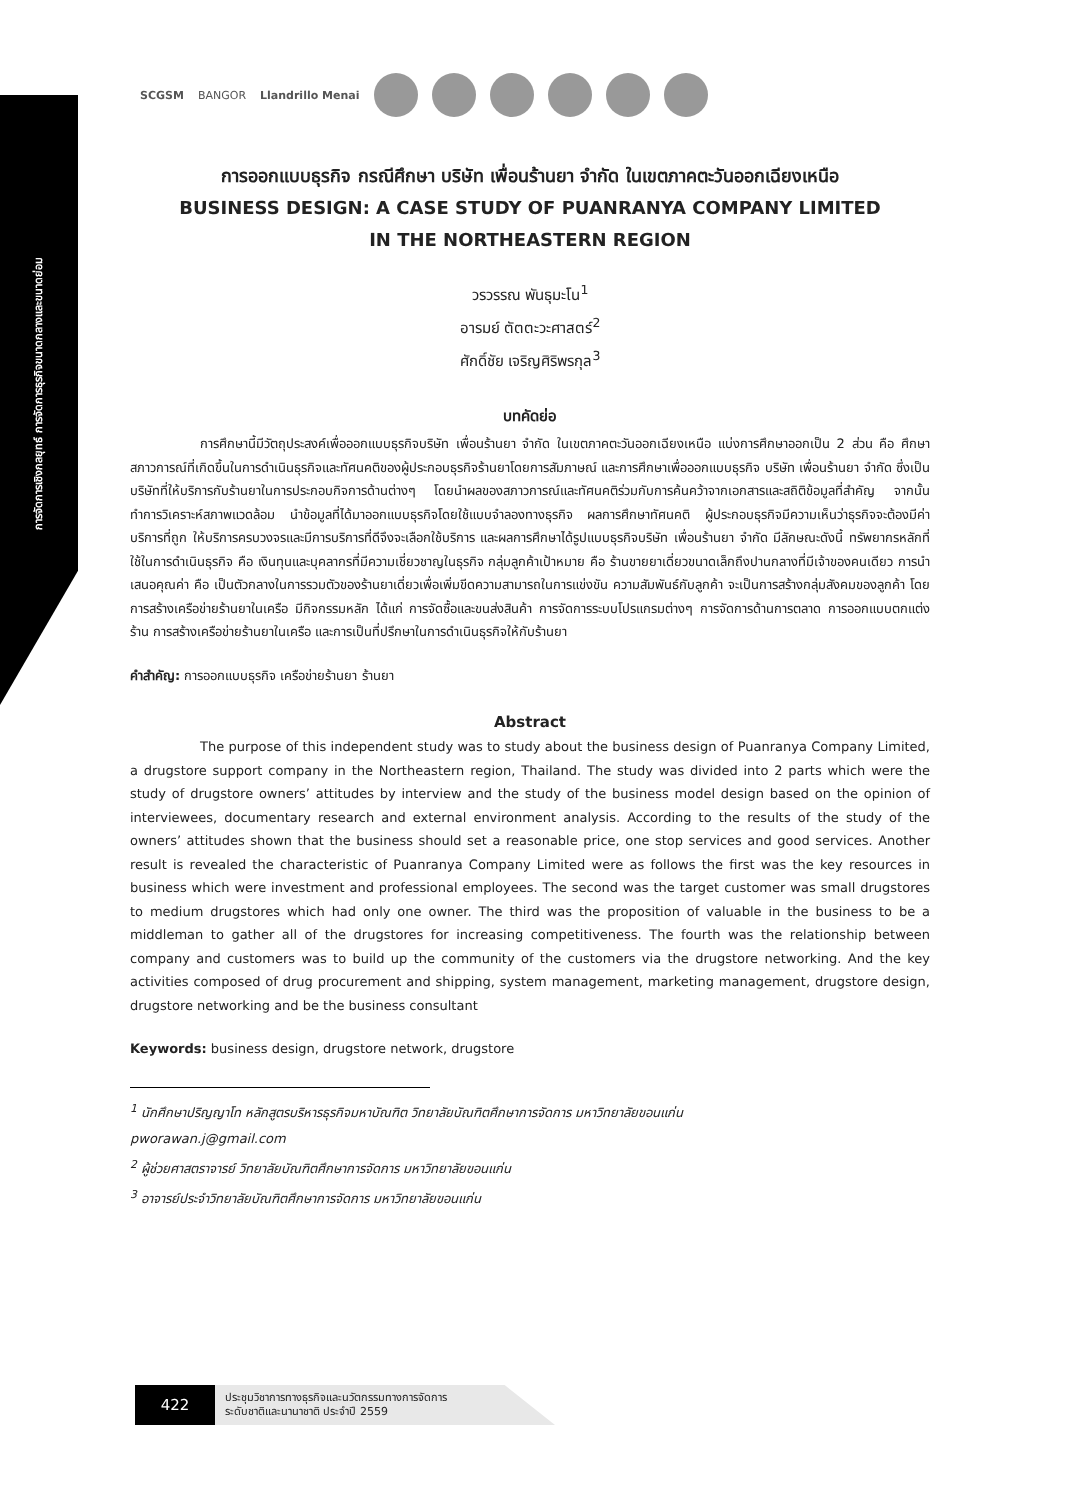การจัดการเชิงกลยุทธ์ การจัดการธุรกิจขนาดกลางและขนาดย่อม
SCGSM BANGOR Llandrillo Menai
การออกแบบธุรกิจ กรณีศึกษา บริษัท เพื่อนร้านยา จำกัด ในเขตภาคตะวันออกเฉียงเหนือ
BUSINESS DESIGN: A CASE STUDY OF PUANRANYA COMPANY LIMITED
IN THE NORTHEASTERN REGION
วรวรรณ พันธุมะโน<sup>1</sup>
อารมย์ ตัตตะวะศาสตร์<sup>2</sup>
ศักดิ์ชัย เจริญศิริพรกุล<sup>3</sup>
บทคัดย่อ
การศึกษานี้มีวัตถุประสงค์เพื่อออกแบบธุรกิจบริษัท เพื่อนร้านยา จำกัด ในเขตภาคตะวันออกเฉียงเหนือ แบ่งการศึกษาออกเป็น 2 ส่วน คือ ศึกษาสภาวการณ์ที่เกิดขึ้นในการดำเนินธุรกิจและทัศนคติของผู้ประกอบธุรกิจร้านยาโดยการสัมภาษณ์ และการศึกษาเพื่อออกแบบธุรกิจ บริษัท เพื่อนร้านยา จำกัด ซึ่งเป็นบริษัทที่ให้บริการกับร้านยาในการประกอบกิจการด้านต่างๆ โดยนำผลของสภาวการณ์และทัศนคติร่วมกับการค้นคว้าจากเอกสารและสถิติข้อมูลที่สำคัญ จากนั้นทำการวิเคราะห์สภาพแวดล้อม นำข้อมูลที่ได้มาออกแบบธุรกิจโดยใช้แบบจำลองทางธุรกิจ ผลการศึกษาทัศนคติ ผู้ประกอบธุรกิจมีความเห็นว่าธุรกิจจะต้องมีค่าบริการที่ถูก ให้บริการครบวงจรและมีการบริการที่ดีจึงจะเลือกใช้บริการ และผลการศึกษาได้รูปแบบธุรกิจบริษัท เพื่อนร้านยา จำกัด มีลักษณะดังนี้ ทรัพยากรหลักที่ใช้ในการดำเนินธุรกิจ คือ เงินทุนและบุคลากรที่มีความเชี่ยวชาญในธุรกิจ กลุ่มลูกค้าเป้าหมาย คือ ร้านขายยาเดี่ยวขนาดเล็กถึงปานกลางที่มีเจ้าของคนเดียว การนำเสนอคุณค่า คือ เป็นตัวกลางในการรวมตัวของร้านยาเดี่ยวเพื่อเพิ่มขีดความสามารถในการแข่งขัน ความสัมพันธ์กับลูกค้า จะเป็นการสร้างกลุ่มสังคมของลูกค้า โดยการสร้างเครือข่ายร้านยาในเครือ มีกิจกรรมหลัก ได้แก่ การจัดซื้อและขนส่งสินค้า การจัดการระบบโปรแกรมต่างๆ การจัดการด้านการตลาด การออกแบบตกแต่งร้าน การสร้างเครือข่ายร้านยาในเครือ และการเป็นที่ปรึกษาในการดำเนินธุรกิจให้กับร้านยา
คำสำคัญ: การออกแบบธุรกิจ เครือข่ายร้านยา ร้านยา
Abstract
The purpose of this independent study was to study about the business design of Puanranya Company Limited, a drugstore support company in the Northeastern region, Thailand. The study was divided into 2 parts which were the study of drugstore owners’ attitudes by interview and the study of the business model design based on the opinion of interviewees, documentary research and external environment analysis. According to the results of the study of the owners’ attitudes shown that the business should set a reasonable price, one stop services and good services. Another result is revealed the characteristic of Puanranya Company Limited were as follows the first was the key resources in business which were investment and professional employees. The second was the target customer was small drugstores to medium drugstores which had only one owner. The third was the proposition of valuable in the business to be a middleman to gather all of the drugstores for increasing competitiveness. The fourth was the relationship between company and customers was to build up the community of the customers via the drugstore networking. And the key activities composed of drug procurement and shipping, system management, marketing management, drugstore design, drugstore networking and be the business consultant
Keywords: business design, drugstore network, drugstore
<sup>1</sup> นักศึกษาปริญญาโท หลักสูตรบริหารธุรกิจมหาบัณฑิต วิทยาลัยบัณฑิตศึกษาการจัดการ มหาวิทยาลัยขอนแก่น
pworawan.j@gmail.com
<sup>2</sup> ผู้ช่วยศาสตราจารย์ วิทยาลัยบัณฑิตศึกษาการจัดการ มหาวิทยาลัยขอนแก่น
<sup>3</sup> อาจารย์ประจำวิทยาลัยบัณฑิตศึกษาการจัดการ มหาวิทยาลัยขอนแก่น
422
ประชุมวิชาการทางธุรกิจและนวัตกรรมทางการจัดการ
ระดับชาติและนานาชาติ ประจำปี 2559